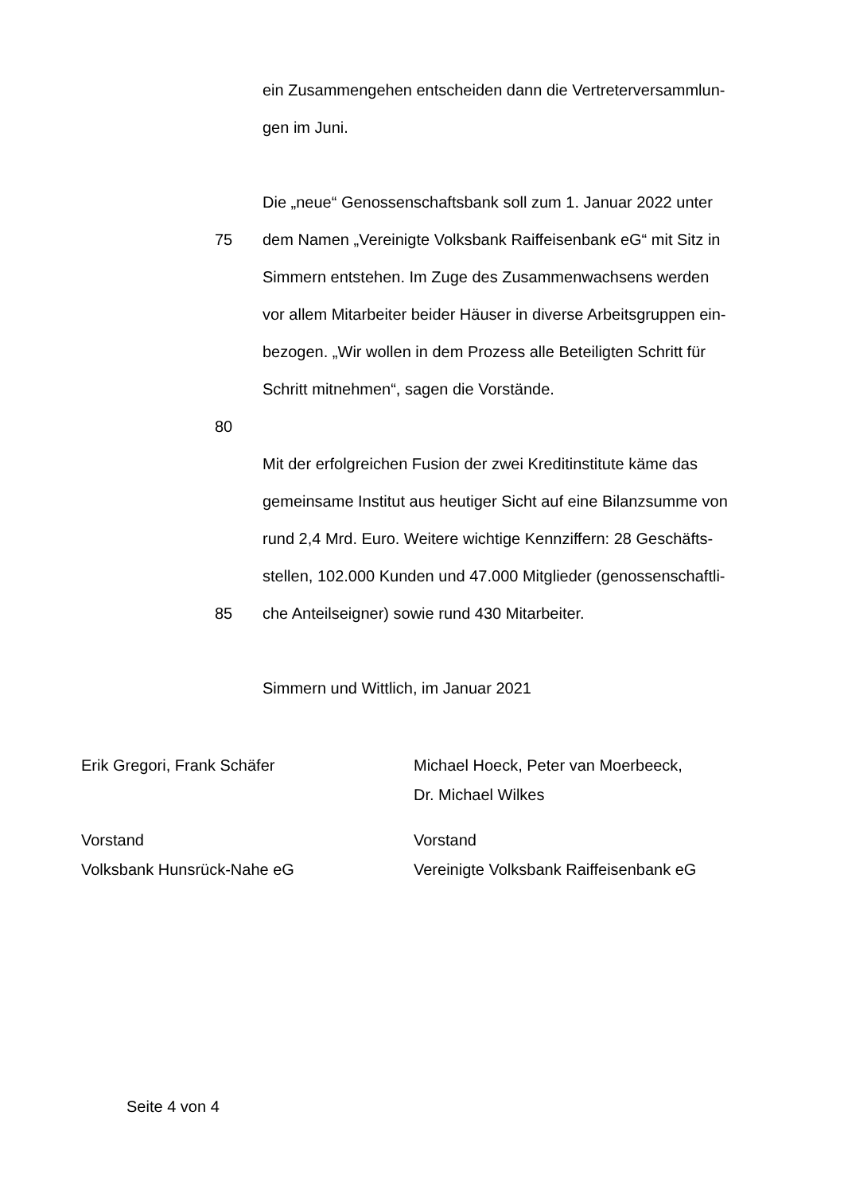ein Zusammengehen entscheiden dann die Vertreterversammlun-
gen im Juni.
Die „neue“ Genossenschaftsbank soll zum 1. Januar 2022 unter
75 dem Namen „Vereinigte Volksbank Raiffeisenbank eG“ mit Sitz in
Simmern entstehen. Im Zuge des Zusammenwachsens werden
vor allem Mitarbeiter beider Häuser in diverse Arbeitsgruppen ein-
bezogen. „Wir wollen in dem Prozess alle Beteiligten Schritt für
Schritt mitnehmen“, sagen die Vorstände.
80
Mit der erfolgreichen Fusion der zwei Kreditinstitute käme das
gemeinsame Institut aus heutiger Sicht auf eine Bilanzsumme von
rund 2,4 Mrd. Euro. Weitere wichtige Kennziffern: 28 Geschäfts-
stellen, 102.000 Kunden und 47.000 Mitglieder (genossenschaftli-
85 che Anteilseigner) sowie rund 430 Mitarbeiter.
Simmern und Wittlich, im Januar 2021
Erik Gregori, Frank Schäfer Michael Hoeck, Peter van Moerbeeck,
Dr. Michael Wilkes
Vorstand
Volksbank Hunsrück-Nahe eG
Vorstand
Vereinigte Volksbank Raiffeisenbank eG
Seite 4 von 4